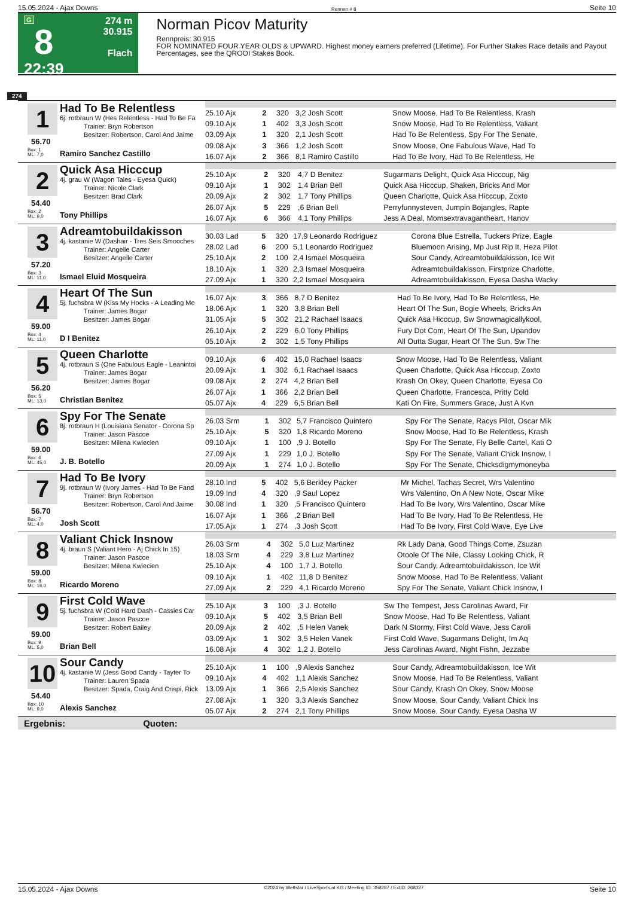15.05.2024 - Ajax Downs Rennen # 8 Seite 10
G
8
22:39
274 m
30.915
Flach
Norman Picov Maturity
Rennpreis: 30.915
FOR NOMINATED FOUR YEAR OLDS & UPWARD. Highest money earners preferred (Lifetime). For Further Stakes Race details and Payout Percentages, see the QROOI Stakes Book.
274
1
56.70
Box: 1
ML: 7,0
Had To Be Relentless
6j. rotbraun W (Hes Relentless - Had To Be Fa
Trainer: Bryn Robertson
Besitzer: Robertson, Carol And Jaime
Ramiro Sanchez Castillo
| 25.10 Ajx | 2 | 320 | 3,2 Josh Scott | Snow Moose, Had To Be Relentless, Krash |
| 09.10 Ajx | 1 | 402 | 3,3 Josh Scott | Snow Moose, Had To Be Relentless, Valiant |
| 03.09 Ajx | 1 | 320 | 2,1 Josh Scott | Had To Be Relentless, Spy For The Senate, |
| 09.08 Ajx | 3 | 366 | 1,2 Josh Scott | Snow Moose, One Fabulous Wave, Had To |
| 16.07 Ajx | 2 | 366 | 8,1 Ramiro Castillo | Had To Be Ivory, Had To Be Relentless, He |
2
54.40
Box: 2
ML: 9,0
Quick Asa Hicccup
4j. grau W (Wagon Tales - Eyesa Quick)
Trainer: Nicole Clark
Besitzer: Brad Clark
Tony Phillips
| 25.10 Ajx | 2 | 320 | 4,7 D Benitez | Sugarmans Delight, Quick Asa Hicccup, Nig |
| 09.10 Ajx | 1 | 302 | 1,4 Brian Bell | Quick Asa Hicccup, Shaken, Bricks And Mor |
| 20.09 Ajx | 2 | 302 | 1,7 Tony Phillips | Queen Charlotte, Quick Asa Hicccup, Zoxto |
| 26.07 Ajx | 5 | 229 | ,6 Brian Bell | Perryfunnysteven, Jumpin Bojangles, Rapte |
| 16.07 Ajx | 6 | 366 | 4,1 Tony Phillips | Jess A Deal, Momsextravagantheart, Hanov |
3
57.20
Box: 3
ML: 11,0
Adreamtobuildakisson
4j. kastanie W (Dashair - Tres Seis Smooches
Trainer: Angelle Carter
Besitzer: Angelle Carter
Ismael Eluid Mosqueira
| 30.03 Lad | 5 | 320 | 17,9 Leonardo Rodriguez | Corona Blue Estrella, Tuckers Prize, Eagle |
| 28.02 Lad | 6 | 200 | 5,1 Leonardo Rodriguez | Bluemoon Arising, Mp Just Rip It, Heza Pilot |
| 25.10 Ajx | 2 | 100 | 2,4 Ismael Mosqueira | Sour Candy, Adreamtobuildakisson, Ice Wit |
| 18.10 Ajx | 1 | 320 | 2,3 Ismael Mosqueira | Adreamtobuildakisson, Firstprize Charlotte, |
| 27.09 Ajx | 1 | 320 | 2,2 Ismael Mosqueira | Adreamtobuildakisson, Eyesa Dasha Wacky |
4
59.00
Box: 4
ML: 11,0
Heart Of The Sun
5j. fuchsbra W (Kiss My Hocks - A Leading Me
Trainer: James Bogar
Besitzer: James Bogar
D I Benitez
| 16.07 Ajx | 3 | 366 | 8,7 D Benitez | Had To Be Ivory, Had To Be Relentless, He |
| 18.06 Ajx | 1 | 320 | 3,8 Brian Bell | Heart Of The Sun, Bogie Wheels, Bricks An |
| 31.05 Ajx | 5 | 302 | 21,2 Rachael Isaacs | Quick Asa Hicccup, Sw Snowmagicallykool, |
| 26.10 Ajx | 2 | 229 | 6,0 Tony Phillips | Fury Dot Com, Heart Of The Sun, Upandov |
| 05.10 Ajx | 2 | 302 | 1,5 Tony Phillips | All Outta Sugar, Heart Of The Sun, Sw The |
5
56.20
Box: 5
ML: 13,0
Queen Charlotte
4j. rotbraun S (One Fabulous Eagle - Leanintoi
Trainer: James Bogar
Besitzer: James Bogar
Christian Benitez
| 09.10 Ajx | 6 | 402 | 15,0 Rachael Isaacs | Snow Moose, Had To Be Relentless, Valiant |
| 20.09 Ajx | 1 | 302 | 6,1 Rachael Isaacs | Queen Charlotte, Quick Asa Hicccup, Zoxto |
| 09.08 Ajx | 2 | 274 | 4,2 Brian Bell | Krash On Okey, Queen Charlotte, Eyesa Co |
| 26.07 Ajx | 1 | 366 | 2,2 Brian Bell | Queen Charlotte, Francesca, Pritty Cold |
| 05.07 Ajx | 4 | 229 | 6,5 Brian Bell | Kati On Fire, Summers Grace, Just A Kvn |
6
59.00
Box: 6
ML: 45,0
Spy For The Senate
8j. rotbraun H (Louisiana Senator - Corona Sp
Trainer: Jason Pascoe
Besitzer: Milena Kwiecien
J. B. Botello
| 26.03 Srm | 1 | 302 | 5,7 Francisco Quintero | Spy For The Senate, Racys Pilot, Oscar Mik |
| 25.10 Ajx | 5 | 320 | 1,8 Ricardo Moreno | Snow Moose, Had To Be Relentless, Krash |
| 09.10 Ajx | 1 | 100 | ,9 J. Botello | Spy For The Senate, Fly Belle Cartel, Kati O |
| 27.09 Ajx | 1 | 229 | 1,0 J. Botello | Spy For The Senate, Valiant Chick Insnow, I |
| 20.09 Ajx | 1 | 274 | 1,0 J. Botello | Spy For The Senate, Chicksdigmymoneyba |
7
56.70
Box: 7
ML: 4,0
Had To Be Ivory
9j. rotbraun W (Ivory James - Had To Be Fand
Trainer: Bryn Robertson
Besitzer: Robertson, Carol And Jaime
Josh Scott
| 28.10 Ind | 5 | 402 | 5,6 Berkley Packer | Mr Michel, Tachas Secret, Wrs Valentino |
| 19.09 Ind | 4 | 320 | ,9 Saul Lopez | Wrs Valentino, On A New Note, Oscar Mike |
| 30.08 Ind | 1 | 320 | ,5 Francisco Quintero | Had To Be Ivory, Wrs Valentino, Oscar Mike |
| 16.07 Ajx | 1 | 366 | ,2 Brian Bell | Had To Be Ivory, Had To Be Relentless, He |
| 17.05 Ajx | 1 | 274 | ,3 Josh Scott | Had To Be Ivory, First Cold Wave, Eye Live |
8
59.00
Box: 8
ML: 16,0
Valiant Chick Insnow
4j. braun S (Valiant Hero - Aj Chick In 15)
Trainer: Jason Pascoe
Besitzer: Milena Kwiecien
Ricardo Moreno
| 26.03 Srm | 4 | 302 | 5,0 Luz Martinez | Rk Lady Dana, Good Things Come, Zsuzan |
| 18.03 Srm | 4 | 229 | 3,8 Luz Martinez | Otoole Of The Nile, Classy Looking Chick, R |
| 25.10 Ajx | 4 | 100 | 1,7 J. Botello | Sour Candy, Adreamtobuildakisson, Ice Wit |
| 09.10 Ajx | 1 | 402 | 11,8 D Benitez | Snow Moose, Had To Be Relentless, Valiant |
| 27.09 Ajx | 2 | 229 | 4,1 Ricardo Moreno | Spy For The Senate, Valiant Chick Insnow, I |
9
59.00
Box: 9
ML: 5,0
First Cold Wave
5j. fuchsbra W (Cold Hard Dash - Cassies Car
Trainer: Jason Pascoe
Besitzer: Robert Bailey
Brian Bell
| 25.10 Ajx | 3 | 100 | ,3 J. Botello | Sw The Tempest, Jess Carolinas Award, Fir |
| 09.10 Ajx | 5 | 402 | 3,5 Brian Bell | Snow Moose, Had To Be Relentless, Valiant |
| 20.09 Ajx | 2 | 402 | ,5 Helen Vanek | Dark N Stormy, First Cold Wave, Jess Caroli |
| 03.09 Ajx | 1 | 302 | 3,5 Helen Vanek | First Cold Wave, Sugarmans Delight, Im Aq |
| 16.08 Ajx | 4 | 302 | 1,2 J. Botello | Jess Carolinas Award, Night Fishn, Jezzabe |
10
54.40
Box: 10
ML: 9,0
Sour Candy
4j. kastanie W (Jess Good Candy - Tayter To
Trainer: Lauren Spada
Besitzer: Spada, Craig And Crispi, Rick
Alexis Sanchez
| 25.10 Ajx | 1 | 100 | ,9 Alexis Sanchez | Sour Candy, Adreamtobuildakisson, Ice Wit |
| 09.10 Ajx | 4 | 402 | 1,1 Alexis Sanchez | Snow Moose, Had To Be Relentless, Valiant |
| 13.09 Ajx | 1 | 366 | 2,5 Alexis Sanchez | Sour Candy, Krash On Okey, Snow Moose |
| 27.08 Ajx | 1 | 320 | 3,3 Alexis Sanchez | Snow Moose, Sour Candy, Valiant Chick Ins |
| 05.07 Ajx | 2 | 274 | 2,1 Tony Phillips | Snow Moose, Sour Candy, Eyesa Dasha W |
Ergebnis: Quoten:
15.05.2024 - Ajax Downs ©2024 by Wettstar / LiveSports.at KG / Meeting ID: 359287 / ExtID: 268327 Seite 10